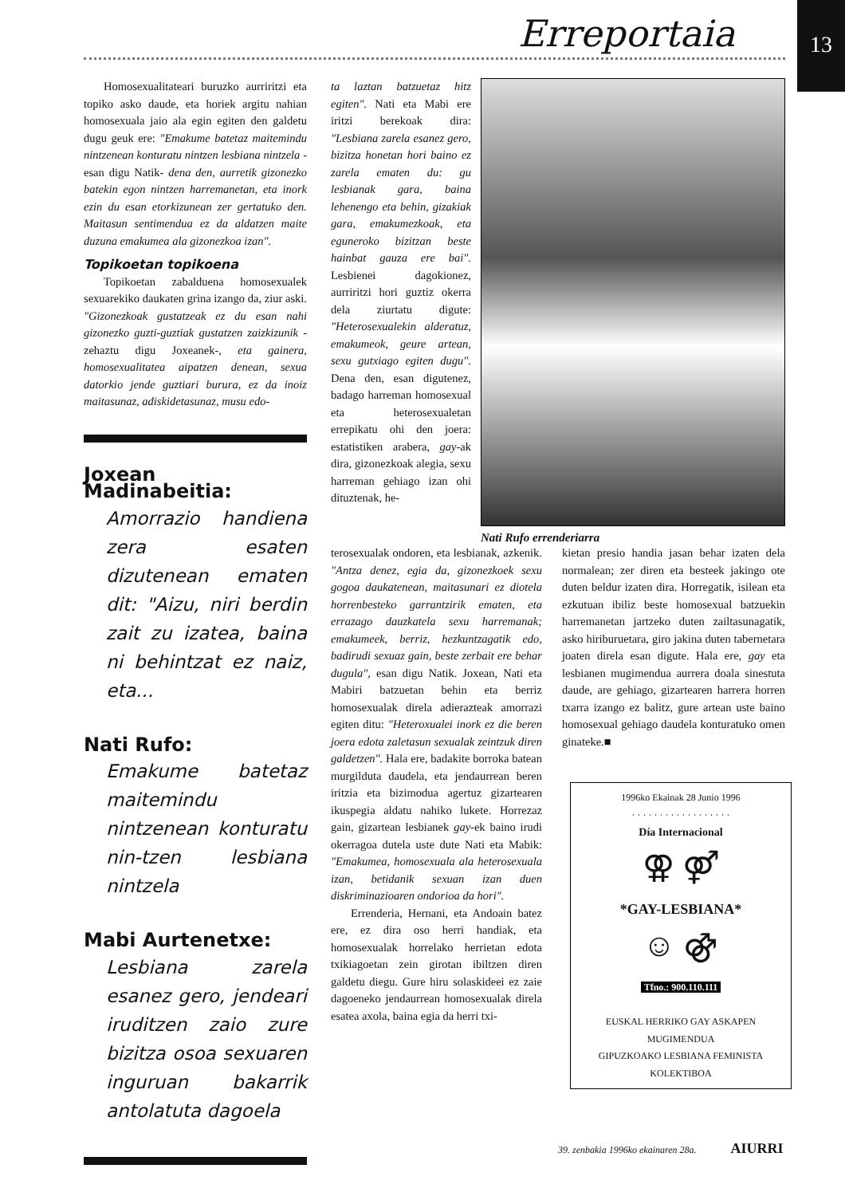Erreportaia 13
Homosexualitateari buruzko aurriritzi eta topiko asko daude, eta horiek argitu nahian homosexuala jaio ala egin egiten den galdetu dugu geuk ere: "Emakume batetaz maitemindu nintzenean konturatu nintzen lesbiana nintzela -esan digu Natik- dena den, aurretik gizonezko batekin egon nintzen harremanetan, eta inork ezin du esan etorkizunean zer gertatuko den. Maitasun sentimendua ez da aldatzen maite duzuna emakumea ala gizonezkoa izan".
Topikoetan topikoena
Topikoetan zabalduena homosexualek sexuarekiko daukaten grina izango da, ziur aski. "Gizonezkoak gustatzeak ez du esan nahi gizonezko guzti-guztiak gustatzen zaizkizunik -zehaztu digu Joxeanek-, eta gainera, homosexualitatea aipatzen denean, sexua datorkio jende guztiari burura, ez da inoiz maitasunaz, adiskidetasunaz, musu edo-
Joxean Madinabeitia:
Amorrazio handiena zera esaten dizutenean ematen dit: "Aizu, niri berdin zait zu izatea, baina ni behintzat ez naiz, eta...
Nati Rufo:
Emakume batetaz maitemindu nintzenean konturatu nin-tzen lesbiana nintzela
Mabi Aurtenetxe:
Lesbiana zarela esanez gero, jendeari iruditzen zaio zure bizitza osoa sexuaren inguruan bakarrik antolatuta dagoela
ta laztan batzuetaz hitz egiten". Nati eta Mabi ere iritzi berekoak dira: "Lesbiana zarela esanez gero, bizitza honetan hori baino ez zarela ematen du: gu lesbianak gara, baina lehenengo eta behin, gizakiak gara, emakumezkoak, eta eguneroko bizitzan beste hainbat gauza ere bai". Lesbienei dagokionez, aurriritzi hori guztiz okerra dela ziurtatu digute: "Heterosexualekin alderatuz, emakumeok, geure artean, sexu gutxiago egiten dugu". Dena den, esan digutenez, badago harreman homosexual eta heterosexualetan errepikatu ohi den joera: estatistiken arabera, gay-ak dira, gizonezkoak alegia, sexu harreman gehiago izan ohi dituztenak, he-
Nati Rufo errenderiarra
terosexualak ondoren, eta lesbianak, azkenik. "Antza denez, egia da, gizonezkoek sexu gogoa daukatenean, maitasunari ez diotela horrenbesteko garrantzirik ematen, eta errazago dauzkatela sexu harremanak; emakumeek, berriz, hezkuntzagatik edo, badirudi sexuaz gain, beste zerbait ere behar dugula", esan digu Natik. Joxean, Nati eta Mabiri batzuetan behin eta berriz homosexualak direla adierazteak amorrazi egiten ditu: "Heteroxualei inork ez die beren joera edota zaletasun sexualak zeintzuk diren galdetzen". Hala ere, badakite borroka batean murgilduta daudela, eta jendaurrean beren iritzia eta bizimodua agertuz gizartearen ikuspegia aldatu nahiko lukete. Horrezaz gain, gizartean lesbianek gay-ek baino irudi okerragoa dutela uste dute Nati eta Mabik: "Emakumea, homosexuala ala heterosexuala izan, betidanik sexuan izan duen diskriminazioaren ondorioa da hori".
Errenderia, Hernani, eta Andoain batez ere, ez dira oso herri handiak, eta homosexualak horrelako herrietan edota txikiagoetan zein girotan ibiltzen diren galdetu diegu. Gure hiru solaskideei ez zaie dagoeneko jendaurrean homosexualak direla esatea axola, baina egia da herri txi-
kietan presio handia jasan behar izaten dela normalean; zer diren eta besteek jakingo ote duten beldur izaten dira. Horregatik, isilean eta ezkutuan ibiliz beste homosexual batzuekin harremanetan jartzeko duten zailtasunagatik, asko hiriburuetara, giro jakina duten tabernetara joaten direla esan digute. Hala ere, gay eta lesbianen mugimendua aurrera doala sinestuta daude, are gehiago, gizartearen harrera horren txarra izango ez balitz, gure artean uste baino homosexual gehiago daudela konturatuko omen ginateke.■
1996ko Ekainak 28 Junio 1996
· · · · · · · · · · · · · · · · · ·
Día Internacional
⚢ ⚤
*GAY-LESBIANA*
☺ ⚣
Tfno.: 900.110.111
EUSKAL HERRIKO GAY ASKAPEN MUGIMENDUA
GIPUZKOAKO LESBIANA FEMINISTA KOLEKTIBOA
39. zenbakia 1996ko ekainaren 28a. AIURRI